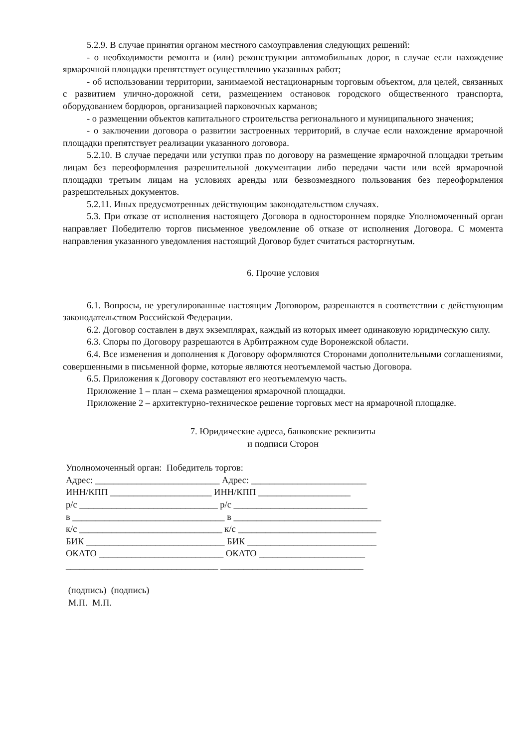5.2.9. В случае принятия органом местного самоуправления следующих решений:
- о необходимости ремонта и (или) реконструкции автомобильных дорог, в случае если нахождение ярмарочной площадки препятствует осуществлению указанных работ;
- об использовании территории, занимаемой нестационарным торговым объектом, для целей, связанных с развитием улично-дорожной сети, размещением остановок городского общественного транспорта, оборудованием бордюров, организацией парковочных карманов;
- о размещении объектов капитального строительства регионального и муниципального значения;
- о заключении договора о развитии застроенных территорий, в случае если нахождение ярмарочной площадки препятствует реализации указанного договора.
5.2.10. В случае передачи или уступки прав по договору на размещение ярмарочной площадки третьим лицам без переоформления разрешительной документации либо передачи части или всей ярмарочной площадки третьим лицам на условиях аренды или безвозмездного пользования без переоформления разрешительных документов.
5.2.11. Иных предусмотренных действующим законодательством случаях.
5.3. При отказе от исполнения настоящего Договора в одностороннем порядке Уполномоченный орган направляет Победителю торгов письменное уведомление об отказе от исполнения Договора. С момента направления указанного уведомления настоящий Договор будет считаться расторгнутым.
6. Прочие условия
6.1. Вопросы, не урегулированные настоящим Договором, разрешаются в соответствии с действующим законодательством Российской Федерации.
6.2. Договор составлен в двух экземплярах, каждый из которых имеет одинаковую юридическую силу.
6.3. Споры по Договору разрешаются в Арбитражном суде Воронежской области.
6.4. Все изменения и дополнения к Договору оформляются Сторонами дополнительными соглашениями, совершенными в письменной форме, которые являются неотъемлемой частью Договора.
6.5. Приложения к Договору составляют его неотъемлемую часть.
Приложение 1 – план – схема размещения ярмарочной площадки.
Приложение 2 – архитектурно-техническое решение торговых мест на ярмарочной площадке.
7. Юридические адреса, банковские реквизиты
и подписи Сторон
Уполномоченный орган: Победитель торгов: Адрес: ___________________________ Адрес: _________________________ ИНН/КПП ______________________ ИНН/КПП ____________________ р/с ______________________________ р/с _____________________________ в _________________________________ в ________________________________ к/с _______________________________ к/с ______________________________ БИК ______________________________ БИК ____________________________ ОКАТО ___________________________ ОКАТО _______________________ _________________________________ _______________________________ (подпись) (подпись) М.П. М.П.